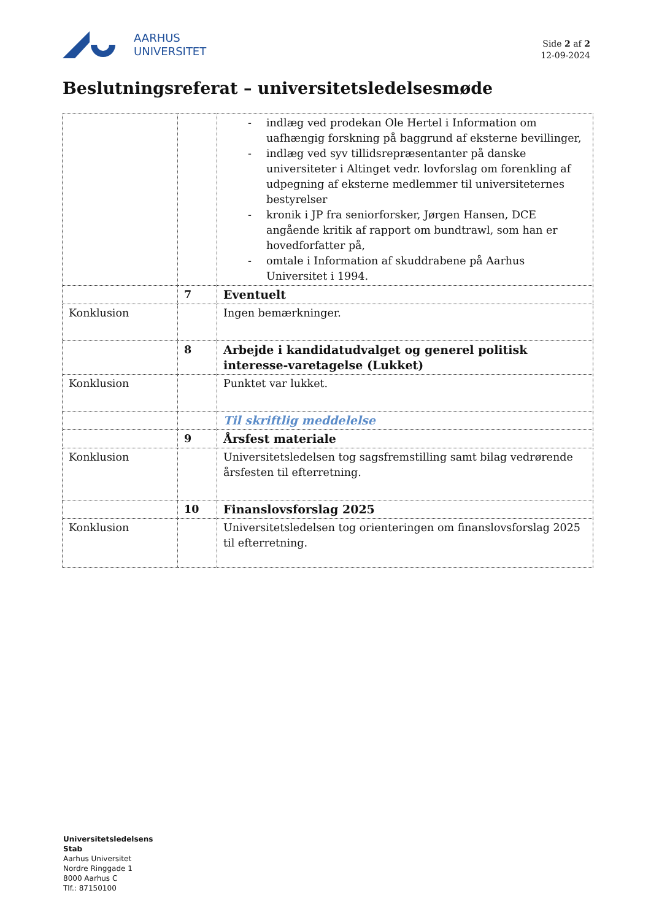AARHUS
UNIVERSITET
Side 2 af 2
12-09-2024
Beslutningsreferat – universitetsledelsesmøde
| | | - indlæg ved prodekan Ole Hertel i Information om uafhængig forskning på baggrund af eksterne bevillinger, - indlæg ved syv tillidsrepræsentanter på danske universiteter i Altinget vedr. lovforslag om forenkling af udpegning af eksterne medlemmer til universiteternes bestyrelser - kronik i JP fra seniorforsker, Jørgen Hansen, DCE angående kritik af rapport om bundtrawl, som han er hovedforfatter på, - omtale i Information af skuddrabene på Aarhus Universitet i 1994. |
| | 7 | Eventuelt |
| Konklusion | | Ingen bemærkninger. |
| | 8 | Arbejde i kandidatudvalget og generel politisk interesse-varetagelse (Lukket) |
| Konklusion | | Punktet var lukket. |
| | | Til skriftlig meddelelse |
| | 9 | Årsfest materiale |
| Konklusion | | Universitetsledelsen tog sagsfremstilling samt bilag vedrørende årsfesten til efterretning. |
| | 10 | Finanslovsforslag 2025 |
| Konklusion | | Universitetsledelsen tog orienteringen om finanslovsforslag 2025 til efterretning. |
Universitetsledelsens
Stab
Aarhus Universitet
Nordre Ringgade 1
8000 Aarhus C
Tlf.: 87150100